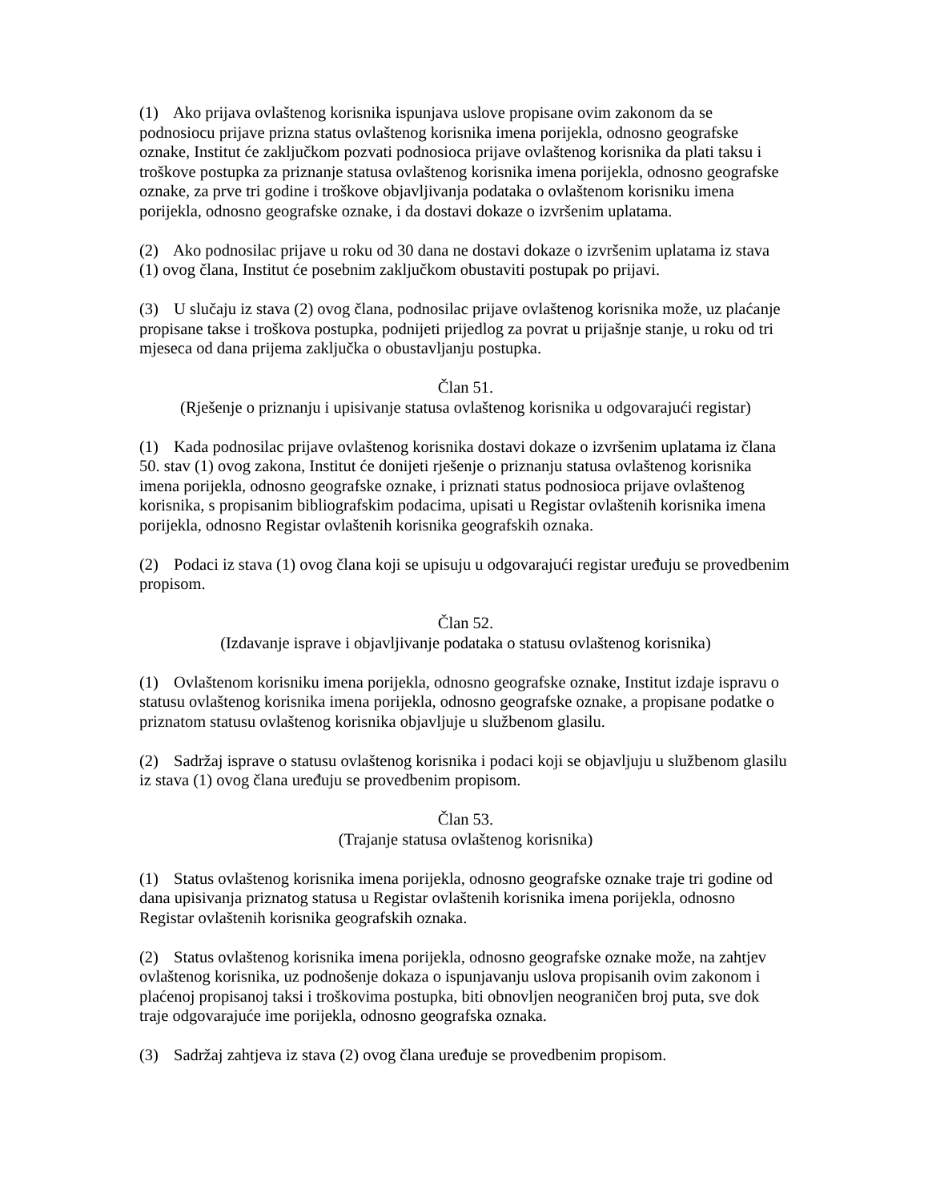(1) Ako prijava ovlaštenog korisnika ispunjava uslove propisane ovim zakonom da se podnosiocu prijave prizna status ovlaštenog korisnika imena porijekla, odnosno geografske oznake, Institut će zaključkom pozvati podnosioca prijave ovlaštenog korisnika da plati taksu i troškove postupka za priznanje statusa ovlaštenog korisnika imena porijekla, odnosno geografske oznake, za prve tri godine i troškove objavljivanja podataka o ovlaštenom korisniku imena porijekla, odnosno geografske oznake, i da dostavi dokaze o izvršenim uplatama.
(2) Ako podnosilac prijave u roku od 30 dana ne dostavi dokaze o izvršenim uplatama iz stava (1) ovog člana, Institut će posebnim zaključkom obustaviti postupak po prijavi.
(3) U slučaju iz stava (2) ovog člana, podnosilac prijave ovlaštenog korisnika može, uz plaćanje propisane takse i troškova postupka, podnijeti prijedlog za povrat u prijašnje stanje, u roku od tri mjeseca od dana prijema zaključka o obustavljanju postupka.
Član 51.
(Rješenje o priznanju i upisivanje statusa ovlaštenog korisnika u odgovarajući registar)
(1) Kada podnosilac prijave ovlaštenog korisnika dostavi dokaze o izvršenim uplatama iz člana 50. stav (1) ovog zakona, Institut će donijeti rješenje o priznanju statusa ovlaštenog korisnika imena porijekla, odnosno geografske oznake, i priznati status podnosioca prijave ovlaštenog korisnika, s propisanim bibliografskim podacima, upisati u Registar ovlaštenih korisnika imena porijekla, odnosno Registar ovlaštenih korisnika geografskih oznaka.
(2) Podaci iz stava (1) ovog člana koji se upisuju u odgovarajući registar uređuju se provedbenim propisom.
Član 52.
(Izdavanje isprave i objavljivanje podataka o statusu ovlaštenog korisnika)
(1) Ovlaštenom korisniku imena porijekla, odnosno geografske oznake, Institut izdaje ispravu o statusu ovlaštenog korisnika imena porijekla, odnosno geografske oznake, a propisane podatke o priznatom statusu ovlaštenog korisnika objavljuje u službenom glasilu.
(2) Sadržaj isprave o statusu ovlaštenog korisnika i podaci koji se objavljuju u službenom glasilu iz stava (1) ovog člana uređuju se provedbenim propisom.
Član 53.
(Trajanje statusa ovlaštenog korisnika)
(1) Status ovlaštenog korisnika imena porijekla, odnosno geografske oznake traje tri godine od dana upisivanja priznatog statusa u Registar ovlaštenih korisnika imena porijekla, odnosno Registar ovlaštenih korisnika geografskih oznaka.
(2) Status ovlaštenog korisnika imena porijekla, odnosno geografske oznake može, na zahtjev ovlaštenog korisnika, uz podnošenje dokaza o ispunjavanju uslova propisanih ovim zakonom i plaćenoj propisanoj taksi i troškovima postupka, biti obnovljen neograničen broj puta, sve dok traje odgovarajuće ime porijekla, odnosno geografska oznaka.
(3) Sadržaj zahtjeva iz stava (2) ovog člana uređuje se provedbenim propisom.